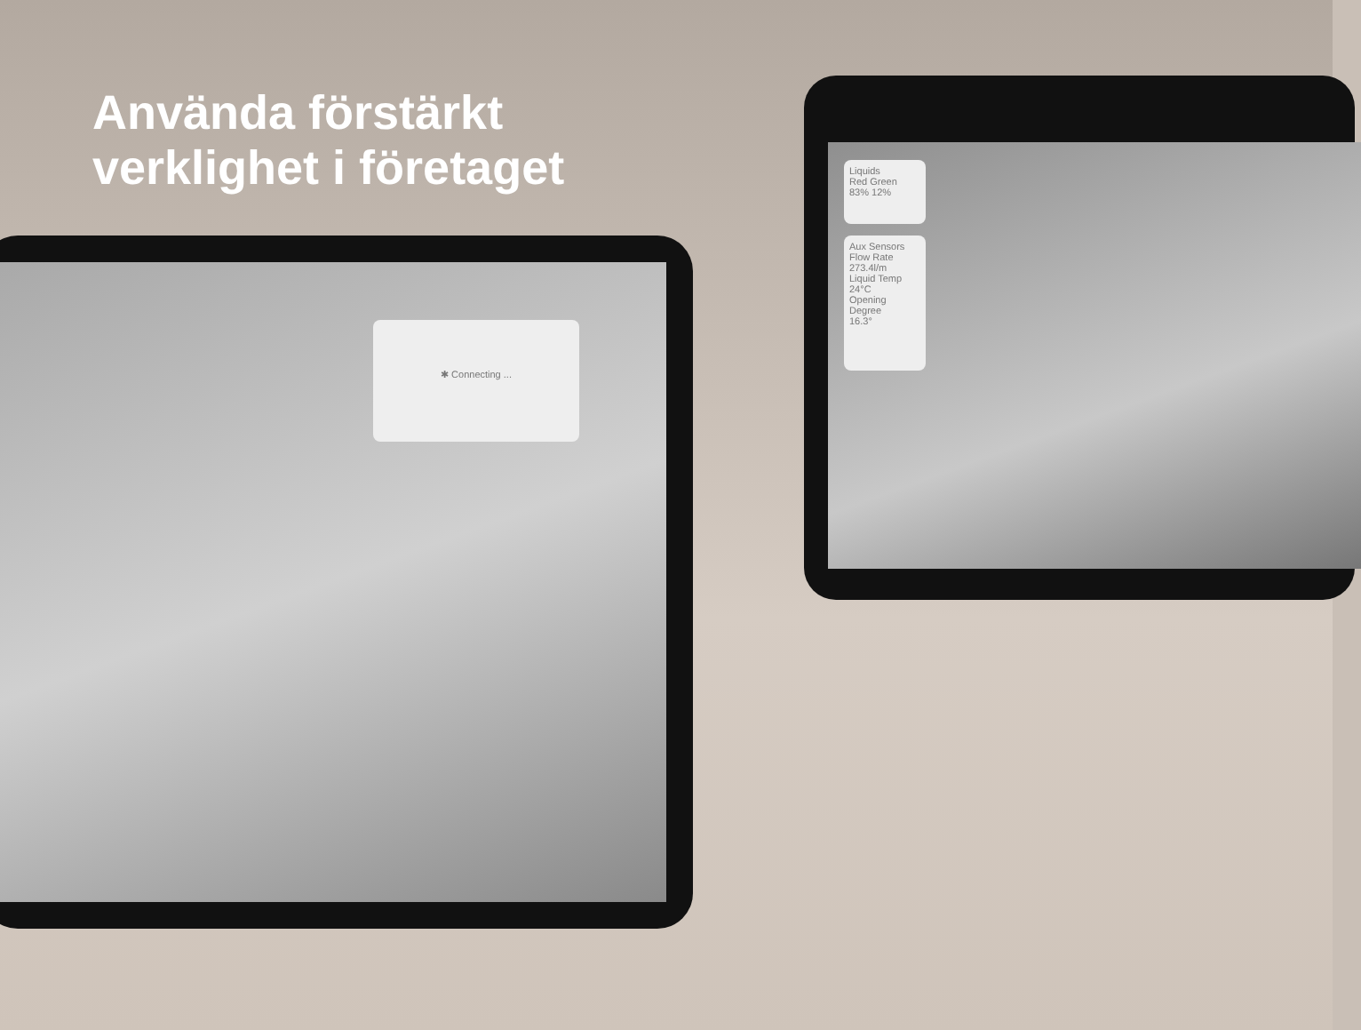✱ Connecting ...
Liquids
Red Green
83% 12%
Aux Sensors
Flow Rate
273.4l/m
Liquid Temp
24°C
Opening Degree
16.3°
Använda förstärkt
verklighet i företaget